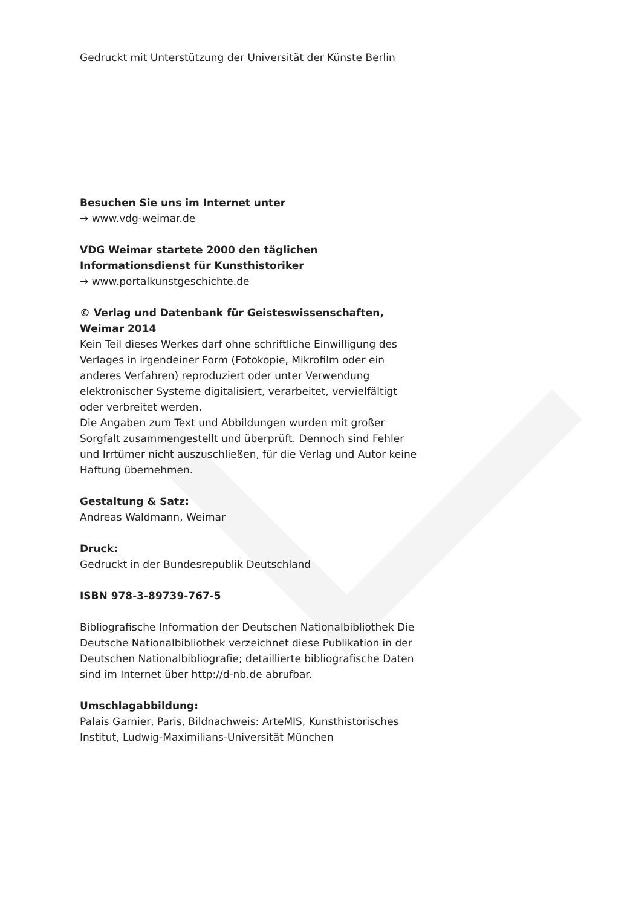Gedruckt mit Unterstützung der Universität der Künste Berlin
Besuchen Sie uns im Internet unter
→ www.vdg-weimar.de
VDG Weimar startete 2000 den täglichen
Informationsdienst für Kunsthistoriker
→ www.portalkunstgeschichte.de
© Verlag und Datenbank für Geisteswissenschaften,
Weimar 2014
Kein Teil dieses Werkes darf ohne schriftliche Einwilligung des Verlages in irgendeiner Form (Fotokopie, Mikrofilm oder ein anderes Verfahren) reproduziert oder unter Verwendung elektronischer Systeme digitalisiert, verarbeitet, vervielfältigt oder verbreitet werden.
Die Angaben zum Text und Abbildungen wurden mit großer Sorgfalt zusammengestellt und überprüft. Dennoch sind Fehler und Irrtümer nicht auszuschließen, für die Verlag und Autor keine Haftung übernehmen.
Gestaltung & Satz:
Andreas Waldmann, Weimar
Druck:
Gedruckt in der Bundesrepublik Deutschland
ISBN 978-3-89739-767-5
Bibliografische Information der Deutschen Nationalbibliothek Die Deutsche Nationalbibliothek verzeichnet diese Publikation in der Deutschen Nationalbibliografie; detaillierte bibliografische Daten sind im Internet über http://d-nb.de abrufbar.
Umschlagabbildung:
Palais Garnier, Paris, Bildnachweis: ArteMIS, Kunsthistorisches Institut, Ludwig-Maximilians-Universität München